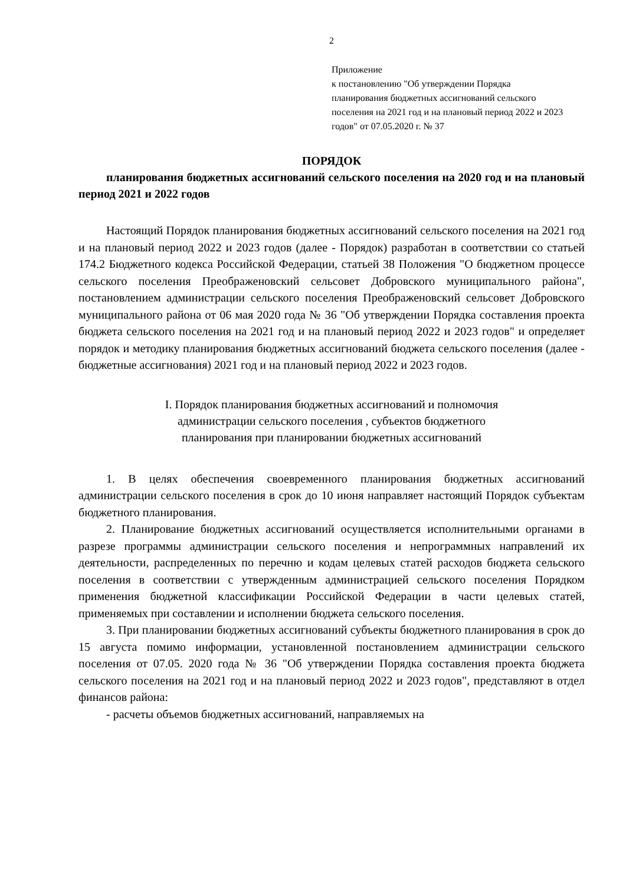2
Приложение
к постановлению "Об утверждении Порядка планирования бюджетных ассигнований сельского поселения на 2021 год и на плановый период 2022 и 2023 годов" от 07.05.2020 г. № 37
ПОРЯДОК
планирования бюджетных ассигнований сельского поселения на 2020 год и на плановый период 2021 и 2022 годов
Настоящий Порядок планирования бюджетных ассигнований сельского поселения на 2021 год и на плановый период 2022 и 2023 годов (далее - Порядок) разработан в соответствии со статьей 174.2 Бюджетного кодекса Российской Федерации, статьей 38 Положения "О бюджетном процессе сельского поселения Преображеновский сельсовет Добровского муниципального района", постановлением администрации сельского поселения Преображеновский сельсовет Добровского муниципального района от 06 мая 2020 года № 36 "Об утверждении Порядка составления проекта бюджета сельского поселения на 2021 год и на плановый период 2022 и 2023 годов" и определяет порядок и методику планирования бюджетных ассигнований бюджета сельского поселения (далее - бюджетные ассигнования) 2021 год и на плановый период 2022 и 2023 годов.
I. Порядок планирования бюджетных ассигнований и полномочия
администрации сельского поселения , субъектов бюджетного
планирования при планировании бюджетных ассигнований
1. В целях обеспечения своевременного планирования бюджетных ассигнований администрации сельского поселения в срок до 10 июня направляет настоящий Порядок субъектам бюджетного планирования.
2. Планирование бюджетных ассигнований осуществляется исполнительными органами в разрезе программы администрации сельского поселения и непрограммных направлений их деятельности, распределенных по перечню и кодам целевых статей расходов бюджета сельского поселения в соответствии с утвержденным администрацией сельского поселения Порядком применения бюджетной классификации Российской Федерации в части целевых статей, применяемых при составлении и исполнении бюджета сельского поселения.
3. При планировании бюджетных ассигнований субъекты бюджетного планирования в срок до 15 августа помимо информации, установленной постановлением администрации сельского поселения от 07.05. 2020 года № 36 "Об утверждении Порядка составления проекта бюджета сельского поселения на 2021 год и на плановый период 2022 и 2023 годов", представляют в отдел финансов района:
- расчеты объемов бюджетных ассигнований, направляемых на